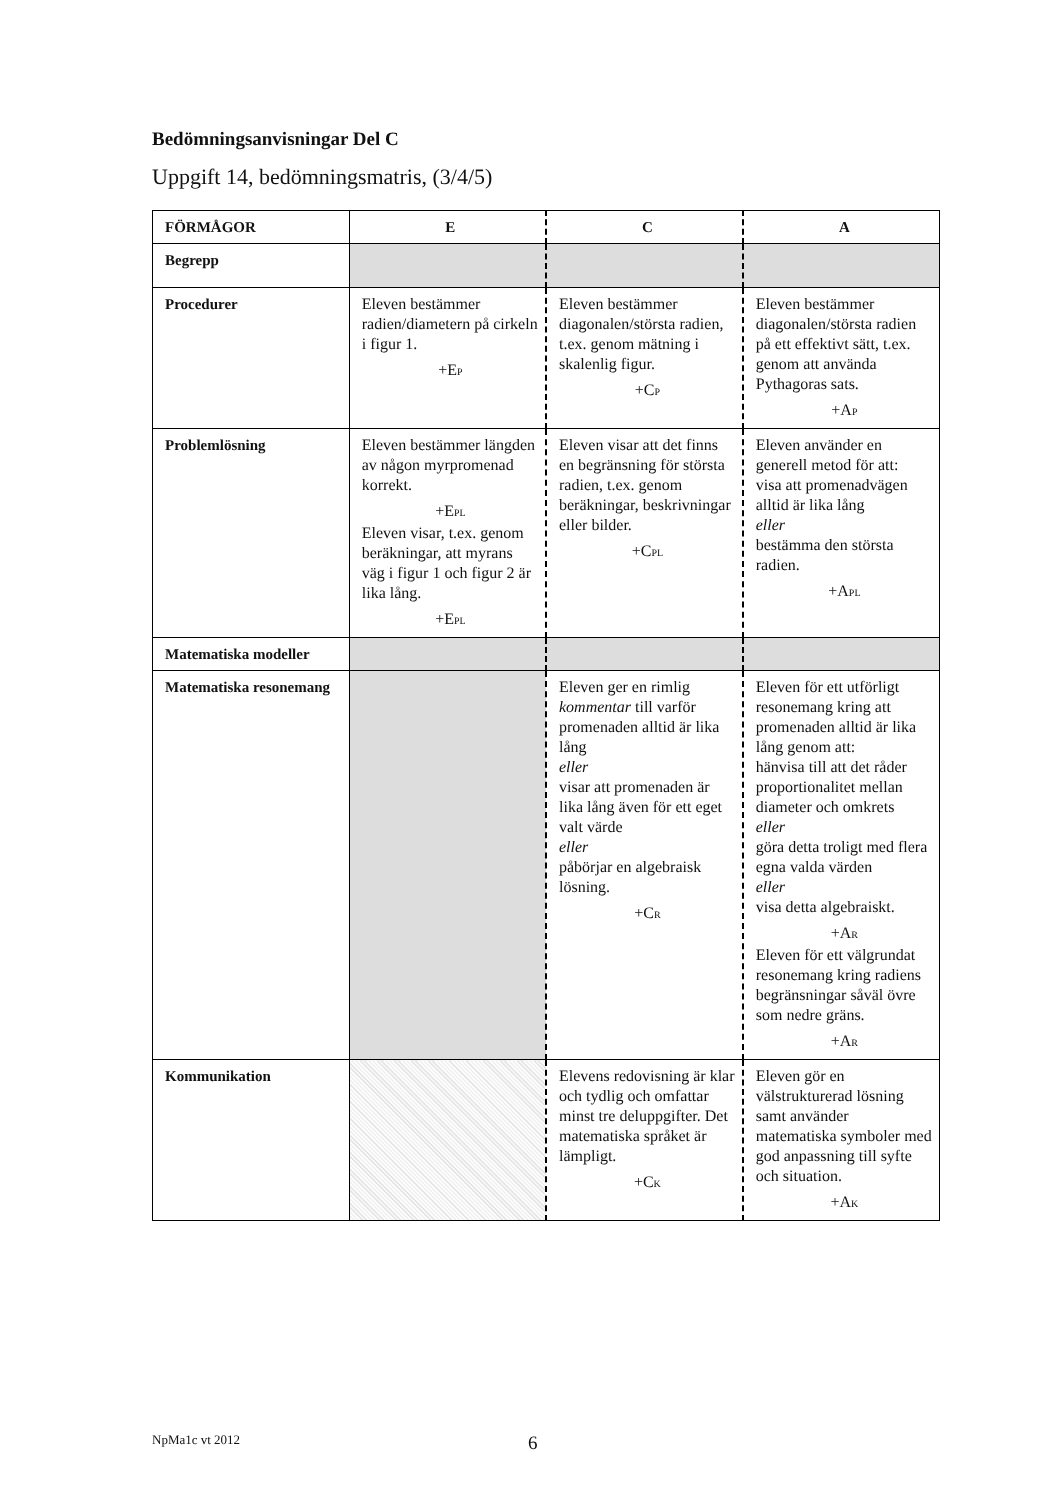Bedömningsanvisningar Del C
Uppgift 14, bedömningsmatris, (3/4/5)
| FÖRMÅGOR | E | C | A |
| --- | --- | --- | --- |
| Begrepp | | | |
| Procedurer | Eleven bestämmer radien/diametern på cirkeln i figur 1. +E<sub>P</sub> | Eleven bestämmer diagonalen/största radien, t.ex. genom mätning i skalenlig figur. +C<sub>P</sub> | Eleven bestämmer diagonalen/största radien på ett effektivt sätt, t.ex. genom att använda Pythagoras sats. +A<sub>P</sub> |
| Problemlösning | Eleven bestämmer längden av någon myrpromenad korrekt. +E<sub>PL</sub> Eleven visar, t.ex. genom beräkningar, att myrans väg i figur 1 och figur 2 är lika lång. +E<sub>PL</sub> | Eleven visar att det finns en begränsning för största radien, t.ex. genom beräkningar, beskrivningar eller bilder. +C<sub>PL</sub> | Eleven använder en generell metod för att: visa att promenadvägen alltid är lika lång eller bestämma den största radien. +A<sub>PL</sub> |
| Matematiska modeller | | | |
| Matematiska resonemang | | Eleven ger en rimlig kommentar till varför promenaden alltid är lika lång eller visar att promenaden är lika lång även för ett eget valt värde eller påbörjar en algebraisk lösning. +C<sub>R</sub> | Eleven för ett utförligt resonemang kring att promenaden alltid är lika lång genom att: hänvisa till att det råder proportionalitet mellan diameter och omkrets eller göra detta troligt med flera egna valda värden eller visa detta algebraiskt. +A<sub>R</sub> Eleven för ett välgrundat resonemang kring radiens begränsningar såväl övre som nedre gräns. +A<sub>R</sub> |
| Kommunikation | | Elevens redovisning är klar och tydlig och omfattar minst tre deluppgifter. Det matematiska språket är lämpligt. +C<sub>K</sub> | Eleven gör en välstrukturerad lösning samt använder matematiska symboler med god anpassning till syfte och situation. +A<sub>K</sub> |
NpMa1c vt 2012 6